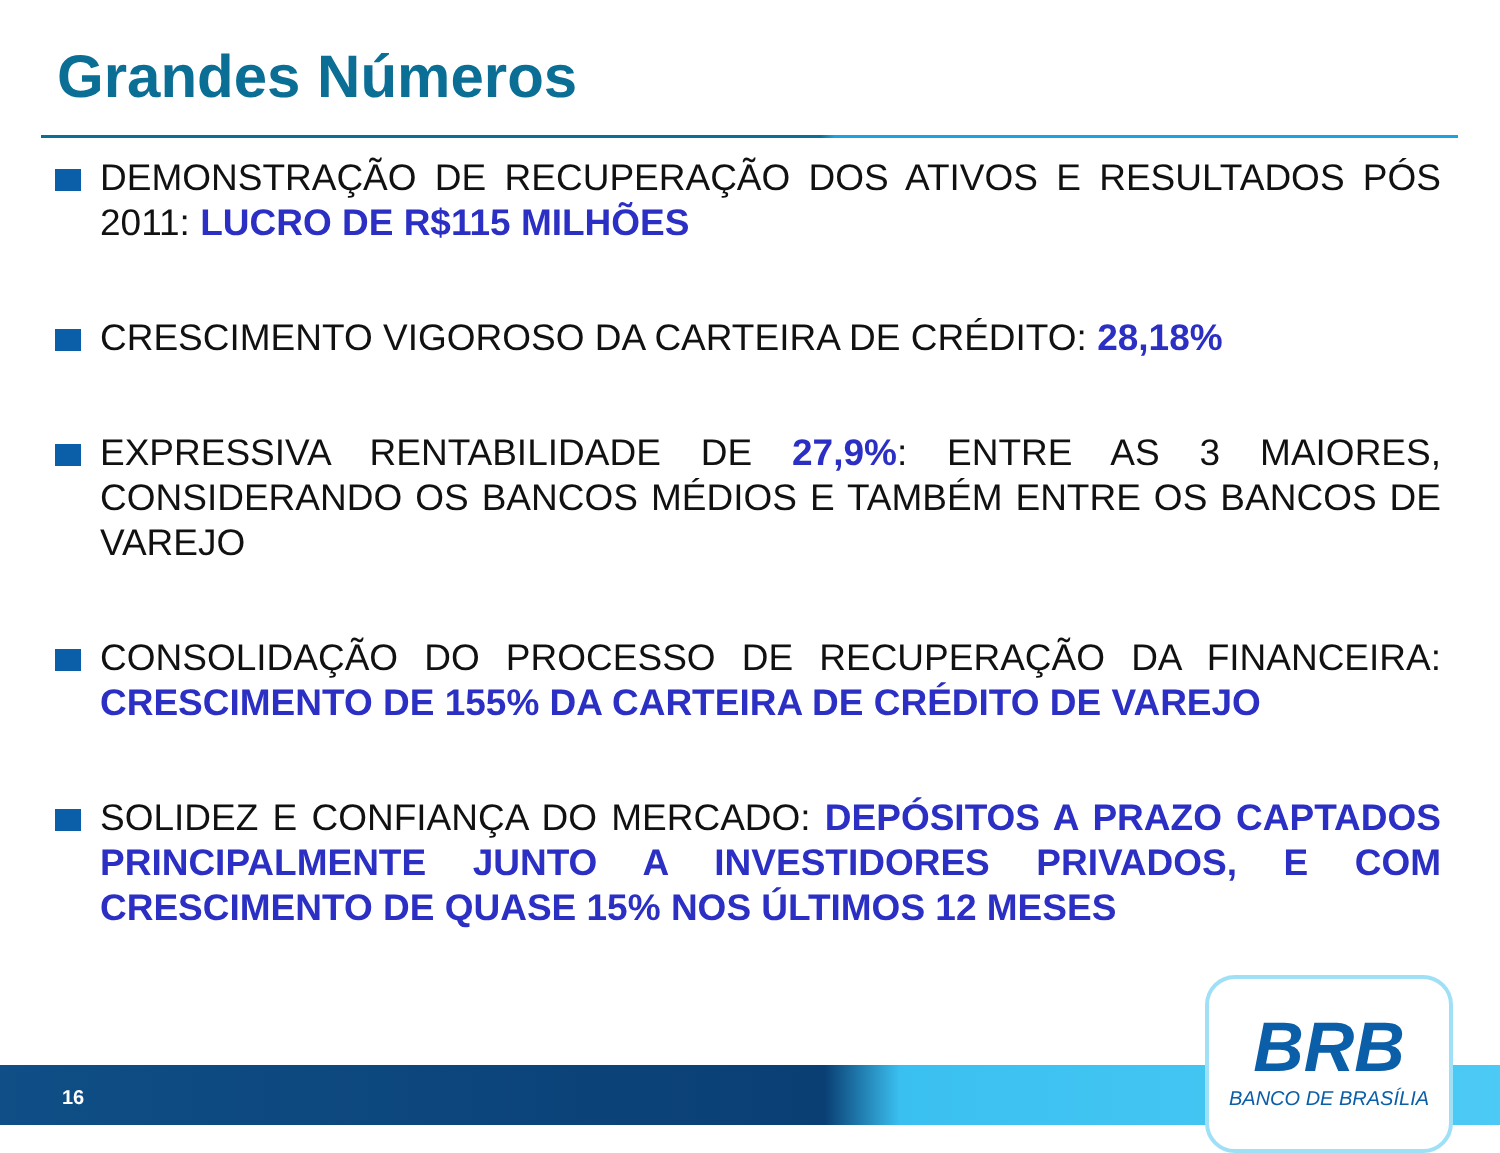Grandes Números
DEMONSTRAÇÃO DE RECUPERAÇÃO DOS ATIVOS E RESULTADOS PÓS 2011: LUCRO DE R$115 MILHÕES
CRESCIMENTO VIGOROSO DA CARTEIRA DE CRÉDITO: 28,18%
EXPRESSIVA RENTABILIDADE DE 27,9%: ENTRE AS 3 MAIORES, CONSIDERANDO OS BANCOS MÉDIOS E TAMBÉM ENTRE OS BANCOS DE VAREJO
CONSOLIDAÇÃO DO PROCESSO DE RECUPERAÇÃO DA FINANCEIRA: CRESCIMENTO DE 155% DA CARTEIRA DE CRÉDITO DE VAREJO
SOLIDEZ E CONFIANÇA DO MERCADO: DEPÓSITOS A PRAZO CAPTADOS PRINCIPALMENTE JUNTO A INVESTIDORES PRIVADOS, E COM CRESCIMENTO DE QUASE 15% NOS ÚLTIMOS 12 MESES
16
BRB
BANCO DE BRASÍLIA